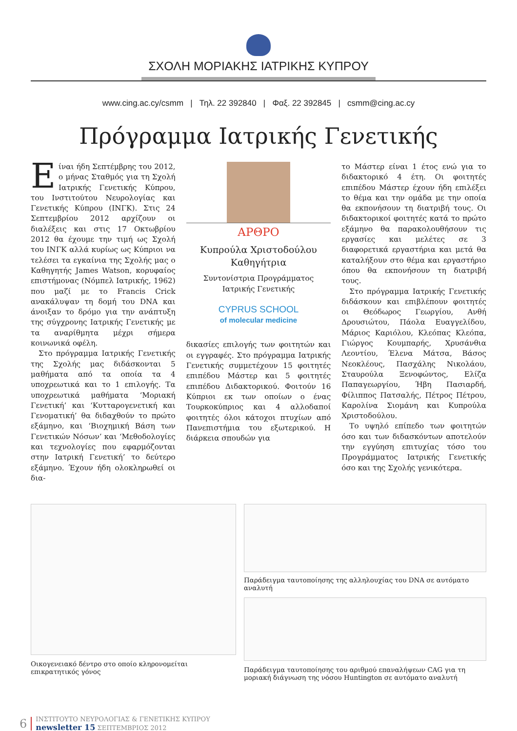ΣΧΟΛΗ ΜΟΡΙΑΚΗΣ ΙΑΤΡΙΚΗΣ ΚΥΠΡΟΥ
www.cing.ac.cy/csmm | Τηλ. 22 392840 | Φαξ. 22 392845 | csmm@cing.ac.cy
Πρόγραμμα Ιατρικής Γενετικής
Είναι ήδη Σεπτέμβρης του 2012, ο μήνας Σταθμός για τη Σχολή Ιατρικής Γενετικής Κύπρου, του Ινστιτούτου Νευρολογίας και Γενετικής Κύπρου (ΙΝΓΚ). Στις 24 Σεπτεμβρίου 2012 αρχίζουν οι διαλέξεις και στις 17 Οκτωβρίου 2012 θα έχουμε την τιμή ως Σχολή του ΙΝΓΚ αλλά κυρίως ως Κύπριοι να τελέσει τα εγκαίνια της Σχολής μας ο Καθηγητής James Watson, κορυφαίος επιστήμονας (Νόμπελ Ιατρικής, 1962) που μαζί με το Francis Crick ανακάλυψαν τη δομή του DNA και άνοιξαν το δρόμο για την ανάπτυξη της σύγχρονης Ιατρικής Γενετικής με τα αναρίθμητα μέχρι σήμερα κοινωνικά οφέλη.
Στο πρόγραμμα Ιατρικής Γενετικής της Σχολής μας διδάσκονται 5 μαθήματα από τα οποία τα 4 υποχρεωτικά και το 1 επιλογής. Τα υποχρεωτικά μαθήματα ‘Μοριακή Γενετική’ και ‘Κυτταρογενετική και Γενοματική’ θα διδαχθούν το πρώτο εξάμηνο, και ‘Βιοχημική Βάση των Γενετικών Νόσων’ και ‘Μεθοδολογίες και τεχνολογίες που εφαρμόζονται στην Ιατρική Γενετική’ το δεύτερο εξάμηνο. Έχουν ήδη ολοκληρωθεί οι δια-
ΑΡΘΡΟ
Κυπρούλα Χριστοδούλου
Καθηγήτρια
Συντονίστρια Προγράμματος
Ιατρικής Γενετικής
CYPRUS SCHOOL
of molecular medicine
δικασίες επιλογής των φοιτητών και οι εγγραφές. Στο πρόγραμμα Ιατρικής Γενετικής συμμετέχουν 15 φοιτητές επιπέδου Μάστερ και 5 φοιτητές επιπέδου Διδακτορικού. Φοιτούν 16 Κύπριοι εκ των οποίων ο ένας Τουρκοκύπριος και 4 αλλοδαποί φοιτητές όλοι κάτοχοι πτυχίων από Πανεπιστήμια του εξωτερικού. Η διάρκεια σπουδών για
το Μάστερ είναι 1 έτος ενώ για το διδακτορικό 4 έτη. Οι φοιτητές επιπέδου Μάστερ έχουν ήδη επιλέξει το θέμα και την ομάδα με την οποία θα εκπονήσουν τη διατριβή τους. Οι διδακτορικοί φοιτητές κατά το πρώτο εξάμηνο θα παρακολουθήσουν τις εργασίες και μελέτες σε 3 διαφορετικά εργαστήρια και μετά θα καταλήξουν στο θέμα και εργαστήριο όπου θα εκπονήσουν τη διατριβή τους.
Στο πρόγραμμα Ιατρικής Γενετικής διδάσκουν και επιβλέπουν φοιτητές οι Θεόδωρος Γεωργίου, Ανθή Δρουσιώτου, Πάολα Ευαγγελίδου, Μάριος Καριόλου, Κλεόπας Κλεόπα, Γιώργος Κουμπαρής, Χρυσάνθια Λεοντίου, Έλενα Μάτσα, Βάσος Νεοκλέους, Πασχάλης Νικολάου, Σταυρούλα Ξενοφώντος, Ελίζα Παπαγεωργίου, Ήβη Πασιαρδή, Φίλιππος Πατσαλής, Πέτρος Πέτρου, Καρολίνα Σιομάνη και Κυπρούλα Χριστοδούλου.
Το υψηλό επίπεδο των φοιτητών όσο και των διδασκόντων αποτελούν την εγγύηση επιτυχίας τόσο του Προγράμματος Ιατρικής Γενετικής όσο και της Σχολής γενικότερα.
Οικογενειακό δέντρο στο οποίο κληρονομείται επικρατητικός γόνος
Παράδειγμα ταυτοποίησης της αλληλουχίας του DNA σε αυτόματο αναλυτή
Παράδειγμα ταυτοποίησης του αριθμού επαναλήψεων CAG για τη μοριακή διάγνωση της νόσου Huntington σε αυτόματο αναλυτή
6
ΙΝΣΤΙΤΟΥΤΟ ΝΕΥΡΟΛΟΓΙΑΣ & ΓΕΝΕΤΙΚΗΣ ΚΥΠΡΟΥ
newsletter 15 ΣΕΠΤΕΜΒΡΙΟΣ 2012